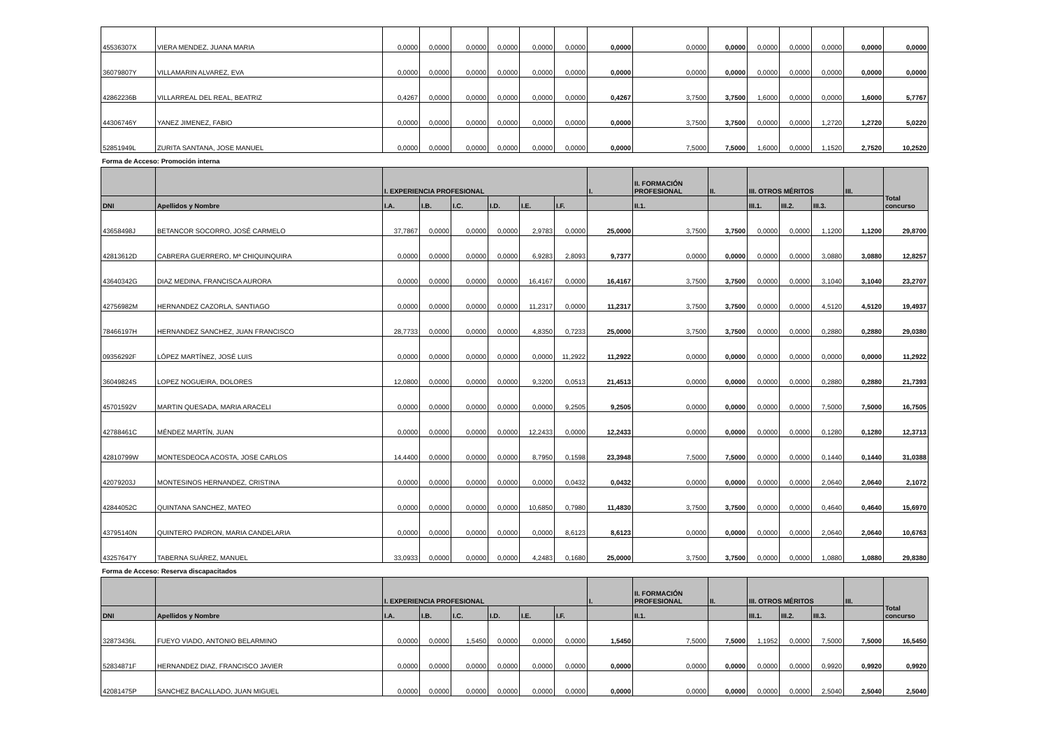| 45536307X | VIERA MENDEZ, JUANA MARIA | 0,0000 | 0,0000 | 0,0000 | 0,0000 | 0,0000 | 0,0000 | 0,0000 | 0,0000 | 0,0000 | 0,0000 | 0,0000 | 0,0000 | 0,0000 | 0,0000 |
| 36079807Y | VILLAMARIN ALVAREZ, EVA | 0,0000 | 0,0000 | 0,0000 | 0,0000 | 0,0000 | 0,0000 | 0,0000 | 0,0000 | 0,0000 | 0,0000 | 0,0000 | 0,0000 | 0,0000 | 0,0000 |
| 42862236B | VILLARREAL DEL REAL, BEATRIZ | 0,4267 | 0,0000 | 0,0000 | 0,0000 | 0,0000 | 0,0000 | 0,4267 | 3,7500 | 3,7500 | 1,6000 | 0,0000 | 0,0000 | 1,6000 | 5,7767 |
| 44306746Y | YANEZ JIMENEZ, FABIO | 0,0000 | 0,0000 | 0,0000 | 0,0000 | 0,0000 | 0,0000 | 0,0000 | 3,7500 | 3,7500 | 0,0000 | 0,0000 | 1,2720 | 1,2720 | 5,0220 |
| 52851949L | ZURITA SANTANA, JOSE MANUEL | 0,0000 | 0,0000 | 0,0000 | 0,0000 | 0,0000 | 0,0000 | 0,0000 | 7,5000 | 7,5000 | 1,6000 | 0,0000 | 1,1520 | 2,7520 | 10,2520 |
Forma de Acceso: Promoción interna
| | | I. EXPERIENCIA PROFESIONAL | | | | | | I. | II. FORMACIÓN PROFESIONAL | II. | III. OTROS MÉRITOS | | | III. | Total concurso |
| --- | --- | --- | --- | --- | --- | --- | --- | --- | --- | --- | --- | --- | --- | --- | --- |
| DNI | Apellidos y Nombre | I.A. | I.B. | I.C. | I.D. | I.E. | I.F. | | II.1. | | III.1. | III.2. | III.3. | | |
| 43658498J | BETANCOR SOCORRO, JOSÉ CARMELO | 37,7867 | 0,0000 | 0,0000 | 0,0000 | 2,9783 | 0,0000 | 25,0000 | 3,7500 | 3,7500 | 0,0000 | 0,0000 | 1,1200 | 1,1200 | 29,8700 |
| 42813612D | CABRERA GUERRERO, Mª CHIQUINQUIRA | 0,0000 | 0,0000 | 0,0000 | 0,0000 | 6,9283 | 2,8093 | 9,7377 | 0,0000 | 0,0000 | 0,0000 | 0,0000 | 3,0880 | 3,0880 | 12,8257 |
| 43640342G | DIAZ MEDINA, FRANCISCA AURORA | 0,0000 | 0,0000 | 0,0000 | 0,0000 | 16,4167 | 0,0000 | 16,4167 | 3,7500 | 3,7500 | 0,0000 | 0,0000 | 3,1040 | 3,1040 | 23,2707 |
| 42756982M | HERNANDEZ CAZORLA, SANTIAGO | 0,0000 | 0,0000 | 0,0000 | 0,0000 | 11,2317 | 0,0000 | 11,2317 | 3,7500 | 3,7500 | 0,0000 | 0,0000 | 4,5120 | 4,5120 | 19,4937 |
| 78466197H | HERNANDEZ SANCHEZ, JUAN FRANCISCO | 28,7733 | 0,0000 | 0,0000 | 0,0000 | 4,8350 | 0,7233 | 25,0000 | 3,7500 | 3,7500 | 0,0000 | 0,0000 | 0,2880 | 0,2880 | 29,0380 |
| 09356292F | LÓPEZ MARTÍNEZ, JOSÉ LUIS | 0,0000 | 0,0000 | 0,0000 | 0,0000 | 0,0000 | 11,2922 | 11,2922 | 0,0000 | 0,0000 | 0,0000 | 0,0000 | 0,0000 | 0,0000 | 11,2922 |
| 36049824S | LOPEZ NOGUEIRA, DOLORES | 12,0800 | 0,0000 | 0,0000 | 0,0000 | 9,3200 | 0,0513 | 21,4513 | 0,0000 | 0,0000 | 0,0000 | 0,0000 | 0,2880 | 0,2880 | 21,7393 |
| 45701592V | MARTIN QUESADA, MARIA ARACELI | 0,0000 | 0,0000 | 0,0000 | 0,0000 | 0,0000 | 9,2505 | 9,2505 | 0,0000 | 0,0000 | 0,0000 | 0,0000 | 7,5000 | 7,5000 | 16,7505 |
| 42788461C | MÉNDEZ MARTÍN, JUAN | 0,0000 | 0,0000 | 0,0000 | 0,0000 | 12,2433 | 0,0000 | 12,2433 | 0,0000 | 0,0000 | 0,0000 | 0,0000 | 0,1280 | 0,1280 | 12,3713 |
| 42810799W | MONTESDEOCA ACOSTA, JOSE CARLOS | 14,4400 | 0,0000 | 0,0000 | 0,0000 | 8,7950 | 0,1598 | 23,3948 | 7,5000 | 7,5000 | 0,0000 | 0,0000 | 0,1440 | 0,1440 | 31,0388 |
| 42079203J | MONTESINOS HERNANDEZ, CRISTINA | 0,0000 | 0,0000 | 0,0000 | 0,0000 | 0,0000 | 0,0432 | 0,0432 | 0,0000 | 0,0000 | 0,0000 | 0,0000 | 2,0640 | 2,0640 | 2,1072 |
| 42844052C | QUINTANA SANCHEZ, MATEO | 0,0000 | 0,0000 | 0,0000 | 0,0000 | 10,6850 | 0,7980 | 11,4830 | 3,7500 | 3,7500 | 0,0000 | 0,0000 | 0,4640 | 0,4640 | 15,6970 |
| 43795140N | QUINTERO PADRON, MARIA CANDELARIA | 0,0000 | 0,0000 | 0,0000 | 0,0000 | 0,0000 | 8,6123 | 8,6123 | 0,0000 | 0,0000 | 0,0000 | 0,0000 | 2,0640 | 2,0640 | 10,6763 |
| 43257647Y | TABERNA SUÁREZ, MANUEL | 33,0933 | 0,0000 | 0,0000 | 0,0000 | 4,2483 | 0,1680 | 25,0000 | 3,7500 | 3,7500 | 0,0000 | 0,0000 | 1,0880 | 1,0880 | 29,8380 |
Forma de Acceso: Reserva discapacitados
| | | I. EXPERIENCIA PROFESIONAL | | | | | | I. | II. FORMACIÓN PROFESIONAL | II. | III. OTROS MÉRITOS | | | III. | Total concurso |
| --- | --- | --- | --- | --- | --- | --- | --- | --- | --- | --- | --- | --- | --- | --- | --- |
| DNI | Apellidos y Nombre | I.A. | I.B. | I.C. | I.D. | I.E. | I.F. | | II.1. | | III.1. | III.2. | III.3. | | |
| 32873436L | FUEYO VIADO, ANTONIO BELARMINO | 0,0000 | 0,0000 | 1,5450 | 0,0000 | 0,0000 | 0,0000 | 1,5450 | 7,5000 | 7,5000 | 1,1952 | 0,0000 | 7,5000 | 7,5000 | 16,5450 |
| 52834871F | HERNANDEZ DIAZ, FRANCISCO JAVIER | 0,0000 | 0,0000 | 0,0000 | 0,0000 | 0,0000 | 0,0000 | 0,0000 | 0,0000 | 0,0000 | 0,0000 | 0,0000 | 0,9920 | 0,9920 | 0,9920 |
| 42081475P | SANCHEZ BACALLADO, JUAN MIGUEL | 0,0000 | 0,0000 | 0,0000 | 0,0000 | 0,0000 | 0,0000 | 0,0000 | 0,0000 | 0,0000 | 0,0000 | 0,0000 | 2,5040 | 2,5040 | 2,5040 |